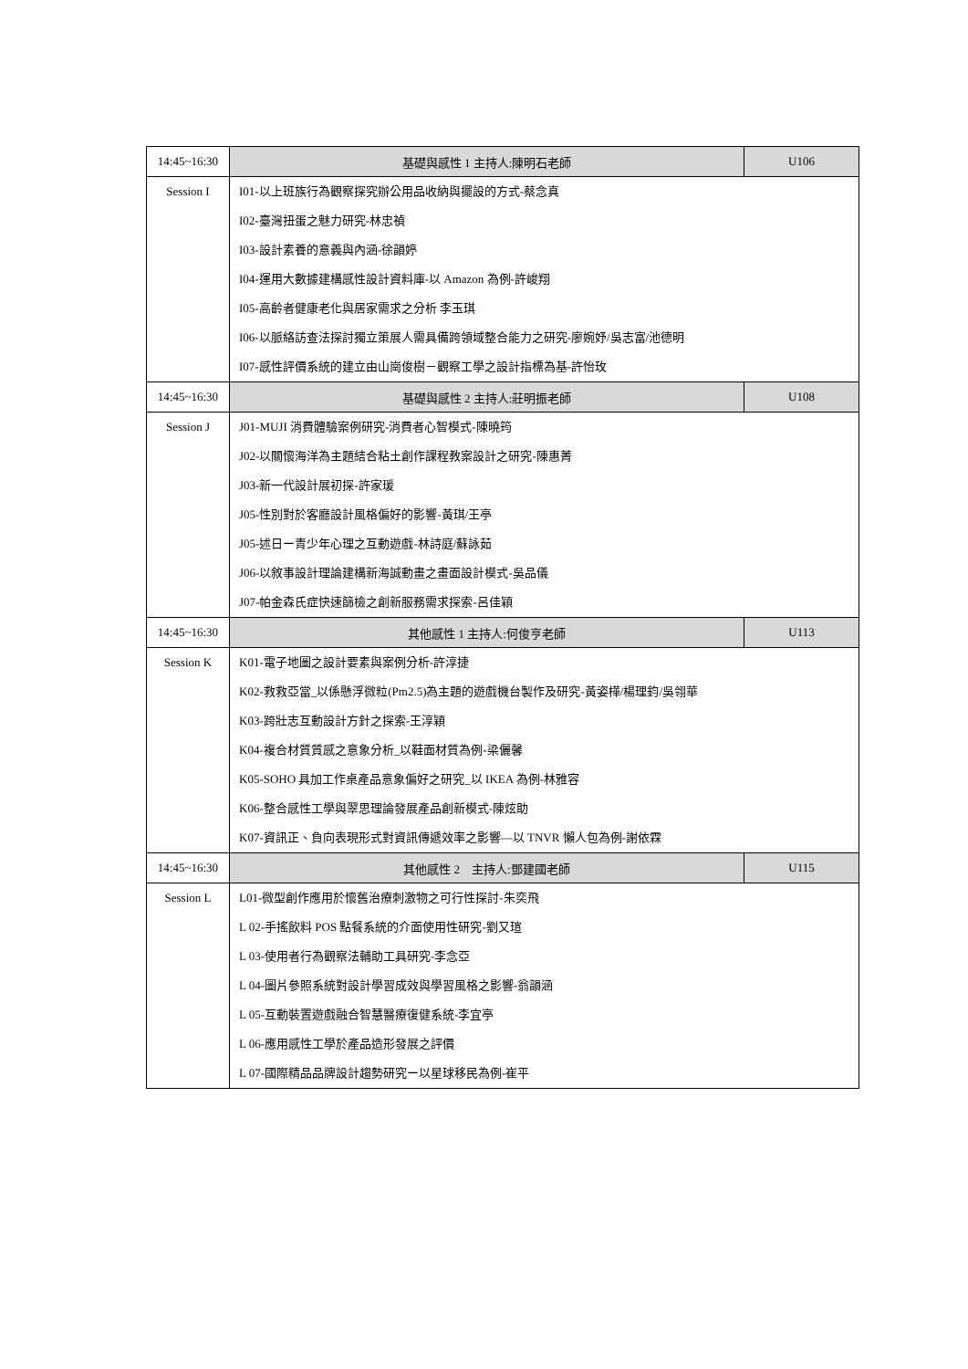| 14:45~16:30 | 基礎與感性 1 主持人:陳明石老師 | U106 |
| Session I | I01-以上班族行為觀察探究辦公用品收納與擺設的方式-蔡念真 I02-臺灣扭蛋之魅力研究-林忠禎 I03-設計素養的意義與內涵-徐韻婷 I04-運用大數據建構感性設計資料庫-以 Amazon 為例-許峻翔 I05-高齡者健康老化與居家需求之分析 李玉琪 I06-以脈絡訪查法探討獨立策展人需具備跨領域整合能力之研究-廖婉妤/吳志富/池德明 I07-感性評價系統的建立由山崗俊樹－觀察工學之設計指標為基-許怡玫 | |
| 14:45~16:30 | 基礎與感性 2 主持人:莊明振老師 | U108 |
| Session J | J01-MUJI 消費體驗案例研究-消費者心智模式-陳曉筠 J02-以關懷海洋為主題結合粘土創作課程教案設計之研究-陳惠菁 J03-新一代設計展初探-許家瑗 J05-性別對於客廳設計風格偏好的影響-黃琪/王亭 J05-述日ー青少年心理之互動遊戲-林詩庭/蘇詠茹 J06-以敘事設計理論建構新海誠動畫之畫面設計模式-吳品儀 J07-帕金森氏症快速篩檢之創新服務需求探索-呂佳穎 | |
| 14:45~16:30 | 其他感性 1 主持人:何俊亨老師 | U113 |
| Session K | K01-電子地圖之設計要素與案例分析-許淳捷 K02-救救亞當_以係懸浮微粒(Pm2.5)為主題的遊戲機台製作及研究-黃姿樺/楊理鈞/吳翎華 K03-跨壯志互動設計方針之探索-王淳穎 K04-複合材質質感之意象分析_以鞋面材質為例-梁儷馨 K05-SOHO 具加工作桌產品意象偏好之研究_以 IKEA 為例-林雅容 K06-整合感性工學與翠思理論發展產品創新模式-陳炫助 K07-資訊正、負向表現形式對資訊傳遞效率之影響—以 TNVR 懶人包為例-謝依霖 | |
| 14:45~16:30 | 其他感性 2 主持人:鄧建國老師 | U115 |
| Session L | L01-微型創作應用於懷舊治療刺激物之可行性探討-朱奕飛 L 02-手搖飲料 POS 點餐系統的介面使用性研究-劉又瑄 L 03-使用者行為觀察法輔助工具研究-李念亞 L 04-圖片參照系統對設計學習成效與學習風格之影響-翁韻涵 L 05-互動裝置遊戲融合智慧醫療復健系統-李宜亭 L 06-應用感性工學於產品造形發展之評價 L 07-國際精品品牌設計趨勢研究ー以星球移民為例-崔平 | |